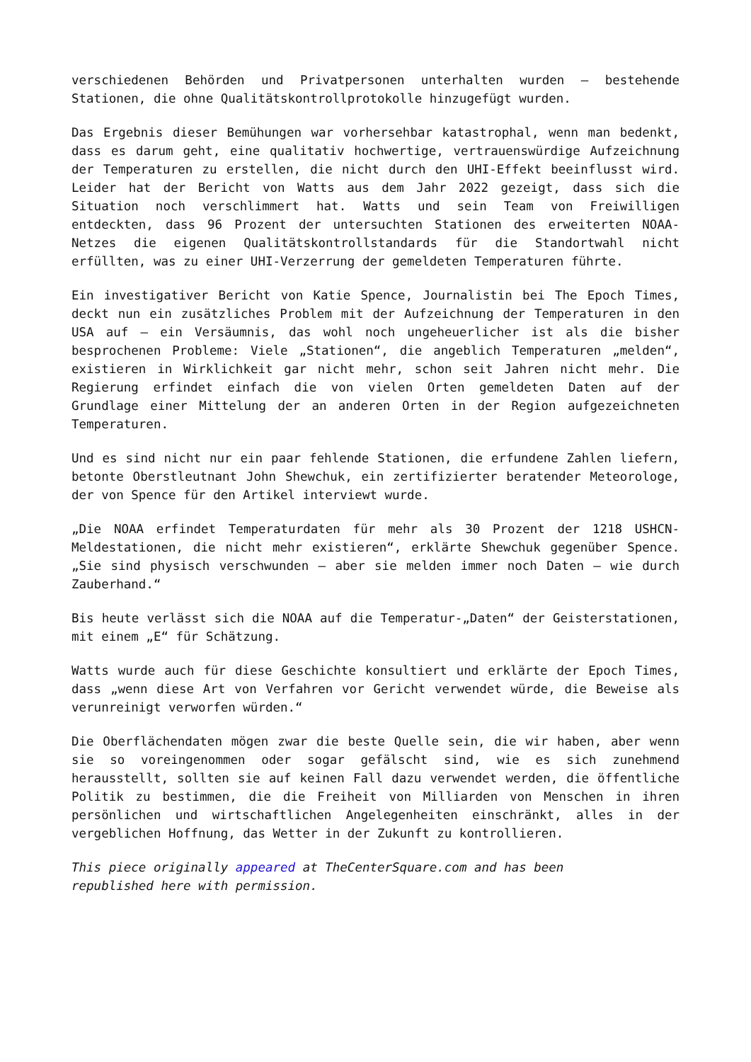verschiedenen Behörden und Privatpersonen unterhalten wurden – bestehende Stationen, die ohne Qualitätskontrollprotokolle hinzugefügt wurden.
Das Ergebnis dieser Bemühungen war vorhersehbar katastrophal, wenn man bedenkt, dass es darum geht, eine qualitativ hochwertige, vertrauenswürdige Aufzeichnung der Temperaturen zu erstellen, die nicht durch den UHI-Effekt beeinflusst wird. Leider hat der Bericht von Watts aus dem Jahr 2022 gezeigt, dass sich die Situation noch verschlimmert hat. Watts und sein Team von Freiwilligen entdeckten, dass 96 Prozent der untersuchten Stationen des erweiterten NOAA-Netzes die eigenen Qualitätskontrollstandards für die Standortwahl nicht erfüllten, was zu einer UHI-Verzerrung der gemeldeten Temperaturen führte.
Ein investigativer Bericht von Katie Spence, Journalistin bei The Epoch Times, deckt nun ein zusätzliches Problem mit der Aufzeichnung der Temperaturen in den USA auf – ein Versäumnis, das wohl noch ungeheuerlicher ist als die bisher besprochenen Probleme: Viele „Stationen“, die angeblich Temperaturen „melden“, existieren in Wirklichkeit gar nicht mehr, schon seit Jahren nicht mehr. Die Regierung erfindet einfach die von vielen Orten gemeldeten Daten auf der Grundlage einer Mittelung der an anderen Orten in der Region aufgezeichneten Temperaturen.
Und es sind nicht nur ein paar fehlende Stationen, die erfundene Zahlen liefern, betonte Oberstleutnant John Shewchuk, ein zertifizierter beratender Meteorologe, der von Spence für den Artikel interviewt wurde.
„Die NOAA erfindet Temperaturdaten für mehr als 30 Prozent der 1218 USHCN-Meldestationen, die nicht mehr existieren“, erklärte Shewchuk gegenüber Spence. „Sie sind physisch verschwunden – aber sie melden immer noch Daten – wie durch Zauberhand.“
Bis heute verlässt sich die NOAA auf die Temperatur-„Daten“ der Geisterstationen, mit einem „E“ für Schätzung.
Watts wurde auch für diese Geschichte konsultiert und erklärte der Epoch Times, dass „wenn diese Art von Verfahren vor Gericht verwendet würde, die Beweise als verunreinigt verworfen würden.“
Die Oberflächendaten mögen zwar die beste Quelle sein, die wir haben, aber wenn sie so voreingenommen oder sogar gefälscht sind, wie es sich zunehmend herausstellt, sollten sie auf keinen Fall dazu verwendet werden, die öffentliche Politik zu bestimmen, die die Freiheit von Milliarden von Menschen in ihren persönlichen und wirtschaftlichen Angelegenheiten einschränkt, alles in der vergeblichen Hoffnung, das Wetter in der Zukunft zu kontrollieren.
This piece originally appeared at TheCenterSquare.com and has been
republished here with permission.